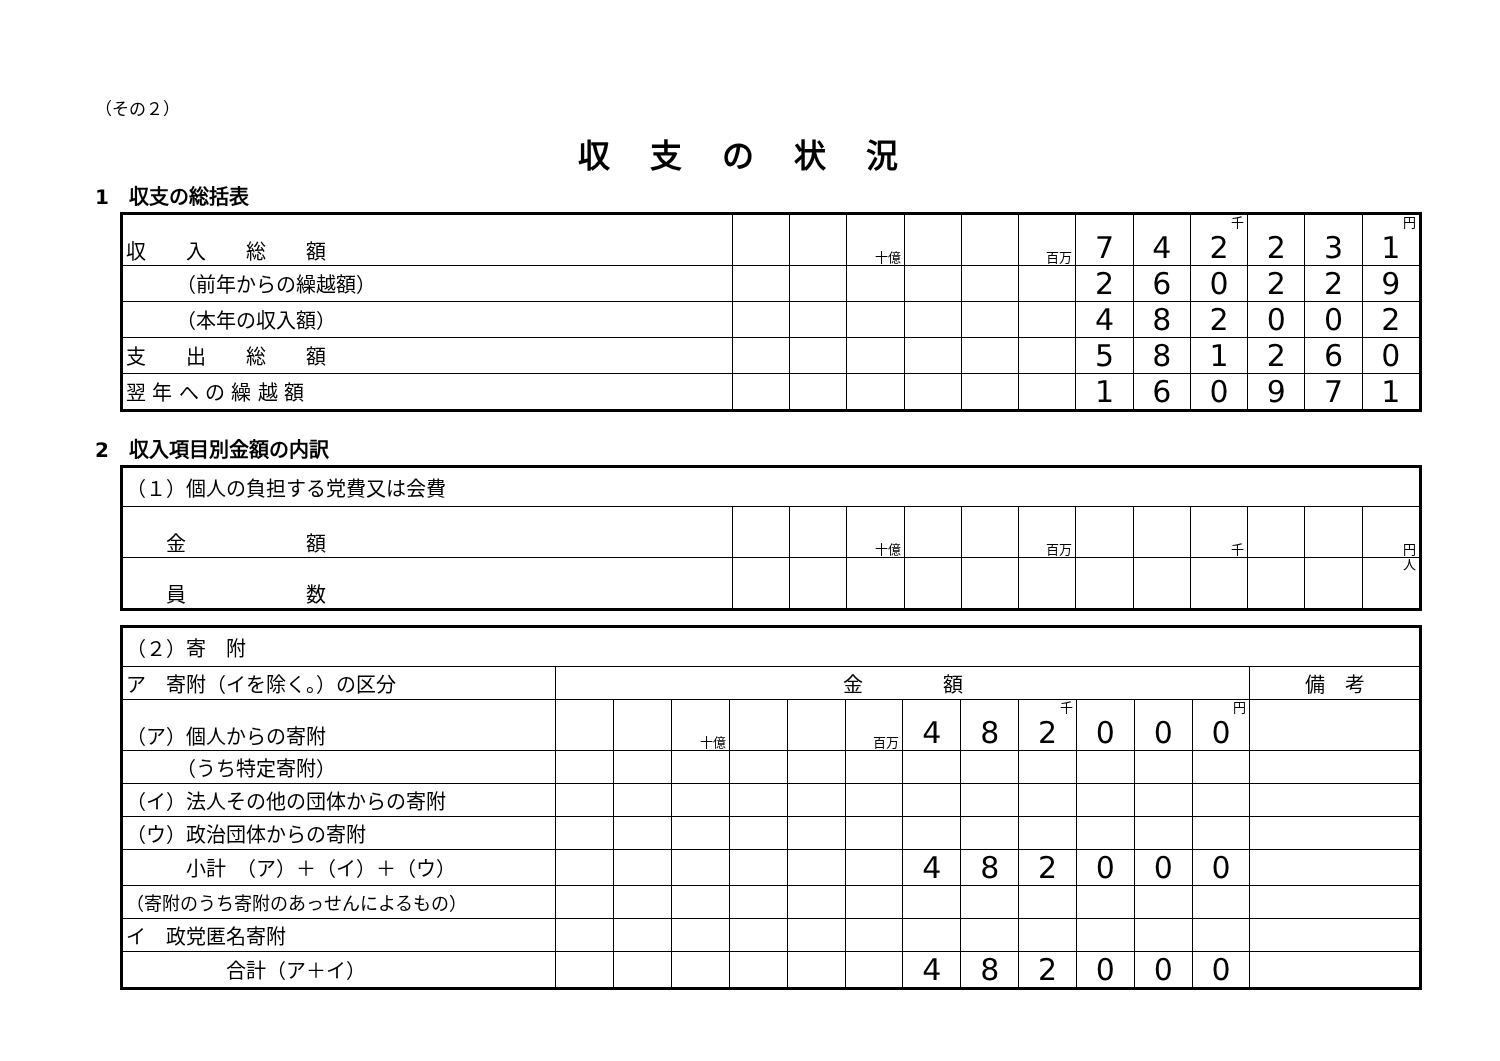（その２）
収支の状況
1　収支の総括表
| 収 入 総 額 | | | 十億 | | | 百万 | 7 | 4 | 千 2 | 2 | 3 | 円 1 |
| （前年からの繰越額） | | | | | | | 2 | 6 | 0 | 2 | 2 | 9 |
| （本年の収入額） | | | | | | | 4 | 8 | 2 | 0 | 0 | 2 |
| 支 出 総 額 | | | | | | | 5 | 8 | 1 | 2 | 6 | 0 |
| 翌 年 へ の 繰 越 額 | | | | | | | 1 | 6 | 0 | 9 | 7 | 1 |
2　収入項目別金額の内訳
| （１）個人の負担する党費又は会費 | | | | | | | | | | | | |
| 金 額 | | | 十億 | | | 百万 | | | 千 | | | 円 |
| 員 数 | | | | | | | | | | | | 人 |
| （２）寄 附 | | | | | | | | | | | | | |
| ア 寄附（イを除く。）の区分 | 金 額 | | | | | | | | | | | | 備 考 |
| （ア）個人からの寄附 | | | 十億 | | | 百万 | 4 | 8 | 千 2 | 0 | 0 | 円 0 | |
| （うち特定寄附） | | | | | | | | | | | | | |
| （イ）法人その他の団体からの寄附 | | | | | | | | | | | | | |
| （ウ）政治団体からの寄附 | | | | | | | | | | | | | |
| 小計 （ア）＋（イ）＋（ウ） | | | | | | | 4 | 8 | 2 | 0 | 0 | 0 | |
| （寄附のうち寄附のあっせんによるもの） | | | | | | | | | | | | | |
| イ 政党匿名寄附 | | | | | | | | | | | | | |
| 合計（ア＋イ） | | | | | | | 4 | 8 | 2 | 0 | 0 | 0 | |